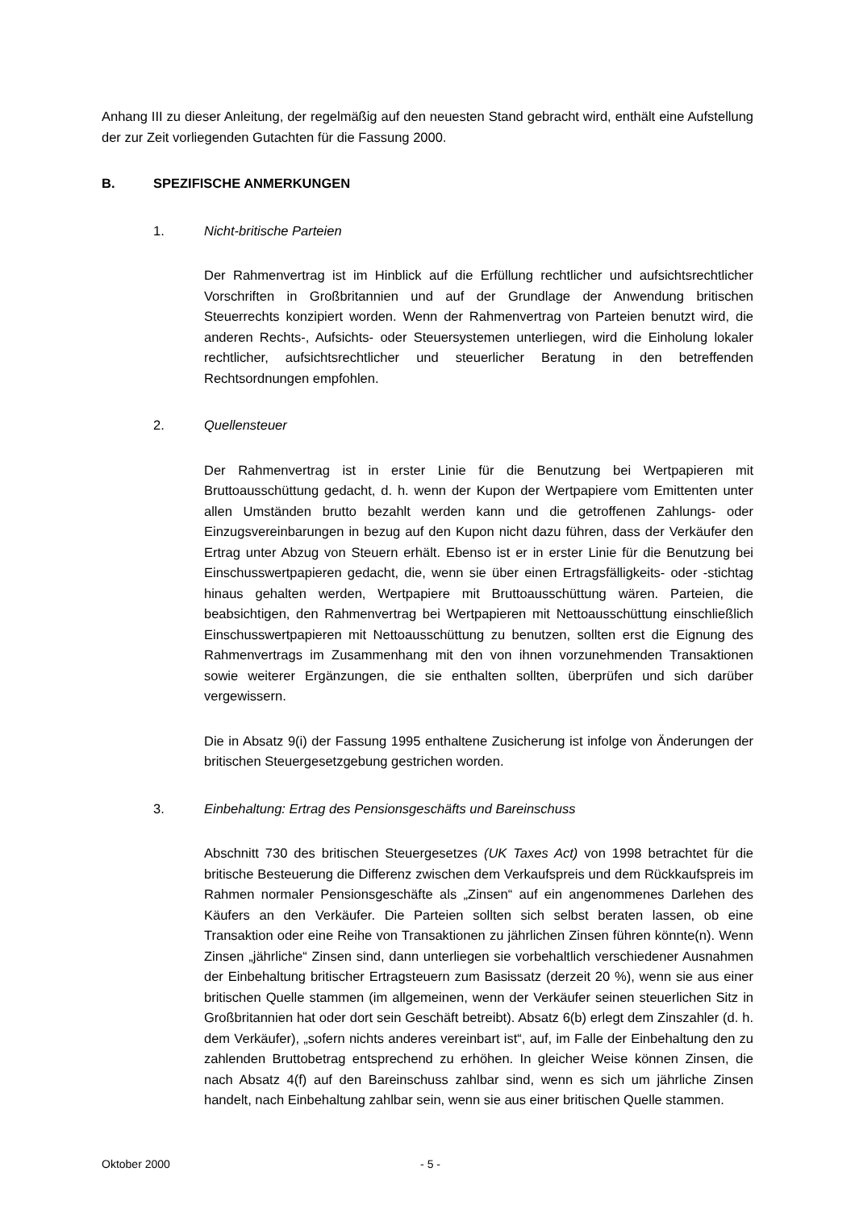Anhang III zu dieser Anleitung, der regelmäßig auf den neuesten Stand gebracht wird, enthält eine Aufstellung der zur Zeit vorliegenden Gutachten für die Fassung 2000.
B. SPEZIFISCHE ANMERKUNGEN
1. Nicht-britische Parteien
Der Rahmenvertrag ist im Hinblick auf die Erfüllung rechtlicher und aufsichtsrechtlicher Vorschriften in Großbritannien und auf der Grundlage der Anwendung britischen Steuerrechts konzipiert worden. Wenn der Rahmenvertrag von Parteien benutzt wird, die anderen Rechts-, Aufsichts- oder Steuersystemen unterliegen, wird die Einholung lokaler rechtlicher, aufsichtsrechtlicher und steuerlicher Beratung in den betreffenden Rechtsordnungen empfohlen.
2. Quellensteuer
Der Rahmenvertrag ist in erster Linie für die Benutzung bei Wertpapieren mit Bruttoausschüttung gedacht, d. h. wenn der Kupon der Wertpapiere vom Emittenten unter allen Umständen brutto bezahlt werden kann und die getroffenen Zahlungs- oder Einzugsvereinbarungen in bezug auf den Kupon nicht dazu führen, dass der Verkäufer den Ertrag unter Abzug von Steuern erhält. Ebenso ist er in erster Linie für die Benutzung bei Einschusswertpapieren gedacht, die, wenn sie über einen Ertragsfälligkeits- oder -stichtag hinaus gehalten werden, Wertpapiere mit Bruttoausschüttung wären. Parteien, die beabsichtigen, den Rahmenvertrag bei Wertpapieren mit Nettoausschüttung einschließlich Einschusswertpapieren mit Nettoausschüttung zu benutzen, sollten erst die Eignung des Rahmenvertrags im Zusammenhang mit den von ihnen vorzunehmenden Transaktionen sowie weiterer Ergänzungen, die sie enthalten sollten, überprüfen und sich darüber vergewissern.
Die in Absatz 9(i) der Fassung 1995 enthaltene Zusicherung ist infolge von Änderungen der britischen Steuergesetzgebung gestrichen worden.
3. Einbehaltung: Ertrag des Pensionsgeschäfts und Bareinschuss
Abschnitt 730 des britischen Steuergesetzes (UK Taxes Act) von 1998 betrachtet für die britische Besteuerung die Differenz zwischen dem Verkaufspreis und dem Rückkaufspreis im Rahmen normaler Pensionsgeschäfte als „Zinsen“ auf ein angenommenes Darlehen des Käufers an den Verkäufer. Die Parteien sollten sich selbst beraten lassen, ob eine Transaktion oder eine Reihe von Transaktionen zu jährlichen Zinsen führen könnte(n). Wenn Zinsen „jährliche“ Zinsen sind, dann unterliegen sie vorbehaltlich verschiedener Ausnahmen der Einbehaltung britischer Ertragsteuern zum Basissatz (derzeit 20 %), wenn sie aus einer britischen Quelle stammen (im allgemeinen, wenn der Verkäufer seinen steuerlichen Sitz in Großbritannien hat oder dort sein Geschäft betreibt). Absatz 6(b) erlegt dem Zinszahler (d. h. dem Verkäufer), „sofern nichts anderes vereinbart ist“, auf, im Falle der Einbehaltung den zu zahlenden Bruttobetrag entsprechend zu erhöhen. In gleicher Weise können Zinsen, die nach Absatz 4(f) auf den Bareinschuss zahlbar sind, wenn es sich um jährliche Zinsen handelt, nach Einbehaltung zahlbar sein, wenn sie aus einer britischen Quelle stammen.
Oktober 2000 - 5 -